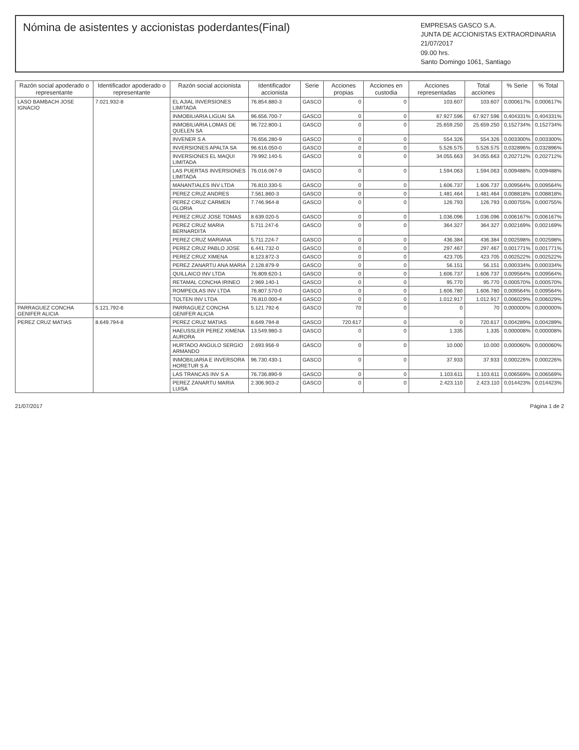Nómina de asistentes y accionistas poderdantes(Final)
EMPRESAS GASCO S.A.
JUNTA DE ACCIONISTAS EXTRAORDINARIA
21/07/2017
09.00 hrs.
Santo Domingo 1061, Santiago
| Razón social apoderado o representante | Identificador apoderado o representante | Razón social accionista | Identificador accionista | Serie | Acciones propias | Acciones en custodia | Acciones representadas | Total acciones | % Serie | % Total |
| --- | --- | --- | --- | --- | --- | --- | --- | --- | --- | --- |
| LASO BAMBACH JOSE IGNACIO | 7.021.932-8 | EL AJIAL INVERSIONES LIMITADA | 76.854.880-3 | GASCO | 0 | 0 | 103.607 | 103.607 | 0,000617% | 0,000617% |
| | | INMOBILIARIA LIGUAI SA | 96.656.700-7 | GASCO | 0 | 0 | 67.927.596 | 67.927.596 | 0,404331% | 0,404331% |
| | | INMOBILIARIA LOMAS DE QUELEN SA | 96.722.800-1 | GASCO | 0 | 0 | 25.659.250 | 25.659.250 | 0,152734% | 0,152734% |
| | | INVENER S A | 76.656.280-9 | GASCO | 0 | 0 | 554.326 | 554.326 | 0,003300% | 0,003300% |
| | | INVERSIONES APALTA SA | 96.616.050-0 | GASCO | 0 | 0 | 5.526.575 | 5.526.575 | 0,032896% | 0,032896% |
| | | INVERSIONES EL MAQUI LIMITADA | 79.992.140-5 | GASCO | 0 | 0 | 34.055.663 | 34.055.663 | 0,202712% | 0,202712% |
| | | LAS PUERTAS INVERSIONES LIMITADA | 76.016.067-9 | GASCO | 0 | 0 | 1.594.063 | 1.594.063 | 0,009488% | 0,009488% |
| | | MANANTIALES INV LTDA | 76.810.330-5 | GASCO | 0 | 0 | 1.606.737 | 1.606.737 | 0,009564% | 0,009564% |
| | | PEREZ CRUZ ANDRES | 7.561.860-3 | GASCO | 0 | 0 | 1.481.464 | 1.481.464 | 0,008818% | 0,008818% |
| | | PEREZ CRUZ CARMEN GLORIA | 7.746.964-8 | GASCO | 0 | 0 | 126.793 | 126.793 | 0,000755% | 0,000755% |
| | | PEREZ CRUZ JOSE TOMAS | 8.639.020-5 | GASCO | 0 | 0 | 1.036.096 | 1.036.096 | 0,006167% | 0,006167% |
| | | PEREZ CRUZ MARIA BERNARDITA | 5.711.247-6 | GASCO | 0 | 0 | 364.327 | 364.327 | 0,002169% | 0,002169% |
| | | PEREZ CRUZ MARIANA | 5.711.224-7 | GASCO | 0 | 0 | 436.384 | 436.384 | 0,002598% | 0,002598% |
| | | PEREZ CRUZ PABLO JOSE | 6.441.732-0 | GASCO | 0 | 0 | 297.467 | 297.467 | 0,001771% | 0,001771% |
| | | PEREZ CRUZ XIMENA | 8.123.872-3 | GASCO | 0 | 0 | 423.705 | 423.705 | 0,002522% | 0,002522% |
| | | PEREZ ZANARTU ANA MARIA | 2.128.879-9 | GASCO | 0 | 0 | 56.151 | 56.151 | 0,000334% | 0,000334% |
| | | QUILLAICO INV LTDA | 76.809.620-1 | GASCO | 0 | 0 | 1.606.737 | 1.606.737 | 0,009564% | 0,009564% |
| | | RETAMAL CONCHA IRINEO | 2.969.140-1 | GASCO | 0 | 0 | 95.770 | 95.770 | 0,000570% | 0,000570% |
| | | ROMPEOLAS INV LTDA | 76.807.570-0 | GASCO | 0 | 0 | 1.606.780 | 1.606.780 | 0,009564% | 0,009564% |
| | | TOLTEN INV LTDA | 76.810.000-4 | GASCO | 0 | 0 | 1.012.917 | 1.012.917 | 0,006029% | 0,006029% |
| PARRAGUEZ CONCHA GENIFER ALICIA | 5.121.792-6 | PARRAGUEZ CONCHA GENIFER ALICIA | 5.121.792-6 | GASCO | 70 | 0 | 0 | 70 | 0,000000% | 0,000000% |
| PEREZ CRUZ MATIAS | 8.649.794-8 | PEREZ CRUZ MATIAS | 8.649.794-8 | GASCO | 720.617 | 0 | 0 | 720.617 | 0,004289% | 0,004289% |
| | | HAEUSSLER PEREZ XIMENA AURORA | 13.549.980-3 | GASCO | 0 | 0 | 1.335 | 1.335 | 0,000008% | 0,000008% |
| | | HURTADO ANGULO SERGIO ARMANDO | 2.693.956-9 | GASCO | 0 | 0 | 10.000 | 10.000 | 0,000060% | 0,000060% |
| | | INMOBILIARIA E INVERSORA HORETUR S A | 96.730.430-1 | GASCO | 0 | 0 | 37.933 | 37.933 | 0,000226% | 0,000226% |
| | | LAS TRANCAS INV S A | 76.736.890-9 | GASCO | 0 | 0 | 1.103.611 | 1.103.611 | 0,006569% | 0,006569% |
| | | PEREZ ZANARTU MARIA LUISA | 2.306.903-2 | GASCO | 0 | 0 | 2.423.110 | 2.423.110 | 0,014423% | 0,014423% |
21/07/2017 Página 1 de 2